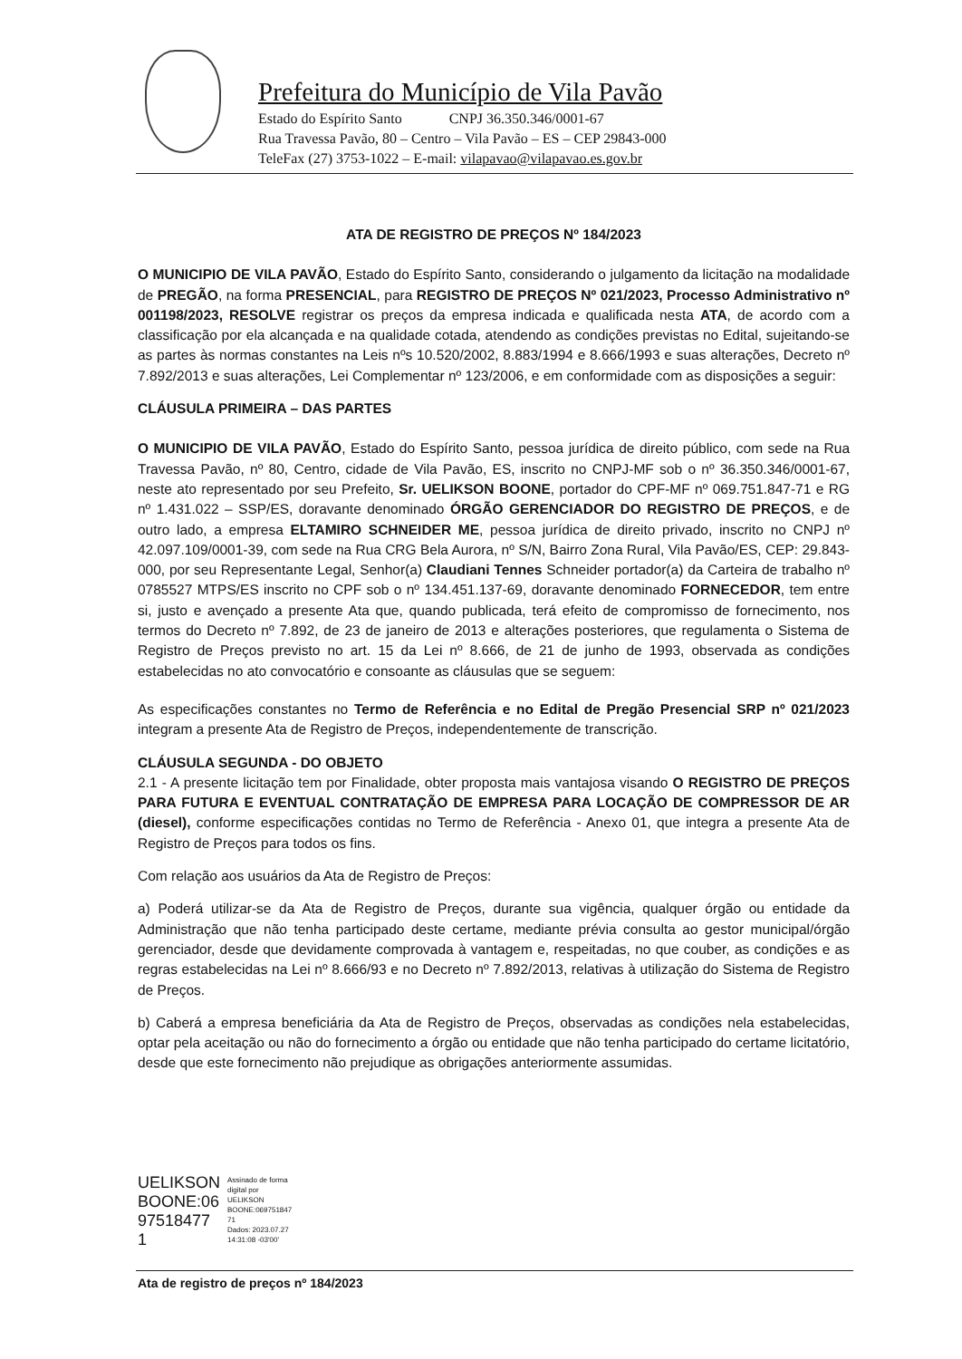Prefeitura do Município de Vila Pavão
Estado do Espírito Santo CNPJ 36.350.346/0001-67
Rua Travessa Pavão, 80 – Centro – Vila Pavão – ES – CEP 29843-000
TeleFax (27) 3753-1022 – E-mail: vilapavao@vilapavao.es.gov.br
ATA DE REGISTRO DE PREÇOS Nº 184/2023
O MUNICIPIO DE VILA PAVÃO, Estado do Espírito Santo, considerando o julgamento da licitação na modalidade de PREGÃO, na forma PRESENCIAL, para REGISTRO DE PREÇOS Nº 021/2023, Processo Administrativo nº 001198/2023, RESOLVE registrar os preços da empresa indicada e qualificada nesta ATA, de acordo com a classificação por ela alcançada e na qualidade cotada, atendendo as condições previstas no Edital, sujeitando-se as partes às normas constantes na Leis nºs 10.520/2002, 8.883/1994 e 8.666/1993 e suas alterações, Decreto nº 7.892/2013 e suas alterações, Lei Complementar nº 123/2006, e em conformidade com as disposições a seguir:
CLÁUSULA PRIMEIRA – DAS PARTES
O MUNICIPIO DE VILA PAVÃO, Estado do Espírito Santo, pessoa jurídica de direito público, com sede na Rua Travessa Pavão, nº 80, Centro, cidade de Vila Pavão, ES, inscrito no CNPJ-MF sob o nº 36.350.346/0001-67, neste ato representado por seu Prefeito, Sr. UELIKSON BOONE, portador do CPF-MF nº 069.751.847-71 e RG nº 1.431.022 – SSP/ES, doravante denominado ÓRGÃO GERENCIADOR DO REGISTRO DE PREÇOS, e de outro lado, a empresa ELTAMIRO SCHNEIDER ME, pessoa jurídica de direito privado, inscrito no CNPJ nº 42.097.109/0001-39, com sede na Rua CRG Bela Aurora, nº S/N, Bairro Zona Rural, Vila Pavão/ES, CEP: 29.843-000, por seu Representante Legal, Senhor(a) Claudiani Tennes Schneider portador(a) da Carteira de trabalho nº 0785527 MTPS/ES inscrito no CPF sob o nº 134.451.137-69, doravante denominado FORNECEDOR, tem entre si, justo e avençado a presente Ata que, quando publicada, terá efeito de compromisso de fornecimento, nos termos do Decreto nº 7.892, de 23 de janeiro de 2013 e alterações posteriores, que regulamenta o Sistema de Registro de Preços previsto no art. 15 da Lei nº 8.666, de 21 de junho de 1993, observada as condições estabelecidas no ato convocatório e consoante as cláusulas que se seguem:
As especificações constantes no Termo de Referência e no Edital de Pregão Presencial SRP nº 021/2023 integram a presente Ata de Registro de Preços, independentemente de transcrição.
CLÁUSULA SEGUNDA - DO OBJETO
2.1 - A presente licitação tem por Finalidade, obter proposta mais vantajosa visando O REGISTRO DE PREÇOS PARA FUTURA E EVENTUAL CONTRATAÇÃO DE EMPRESA PARA LOCAÇÃO DE COMPRESSOR DE AR (diesel), conforme especificações contidas no Termo de Referência - Anexo 01, que integra a presente Ata de Registro de Preços para todos os fins.
Com relação aos usuários da Ata de Registro de Preços:
a) Poderá utilizar-se da Ata de Registro de Preços, durante sua vigência, qualquer órgão ou entidade da Administração que não tenha participado deste certame, mediante prévia consulta ao gestor municipal/órgão gerenciador, desde que devidamente comprovada à vantagem e, respeitadas, no que couber, as condições e as regras estabelecidas na Lei nº 8.666/93 e no Decreto nº 7.892/2013, relativas à utilização do Sistema de Registro de Preços.
b) Caberá a empresa beneficiária da Ata de Registro de Preços, observadas as condições nela estabelecidas, optar pela aceitação ou não do fornecimento a órgão ou entidade que não tenha participado do certame licitatório, desde que este fornecimento não prejudique as obrigações anteriormente assumidas.
UELIKSON
BOONE:06
97518477
1
Assinado de forma
digital por
UELIKSON
BOONE:069751847
71
Dados: 2023.07.27
14:31:08 -03'00'
Ata de registro de preços nº 184/2023